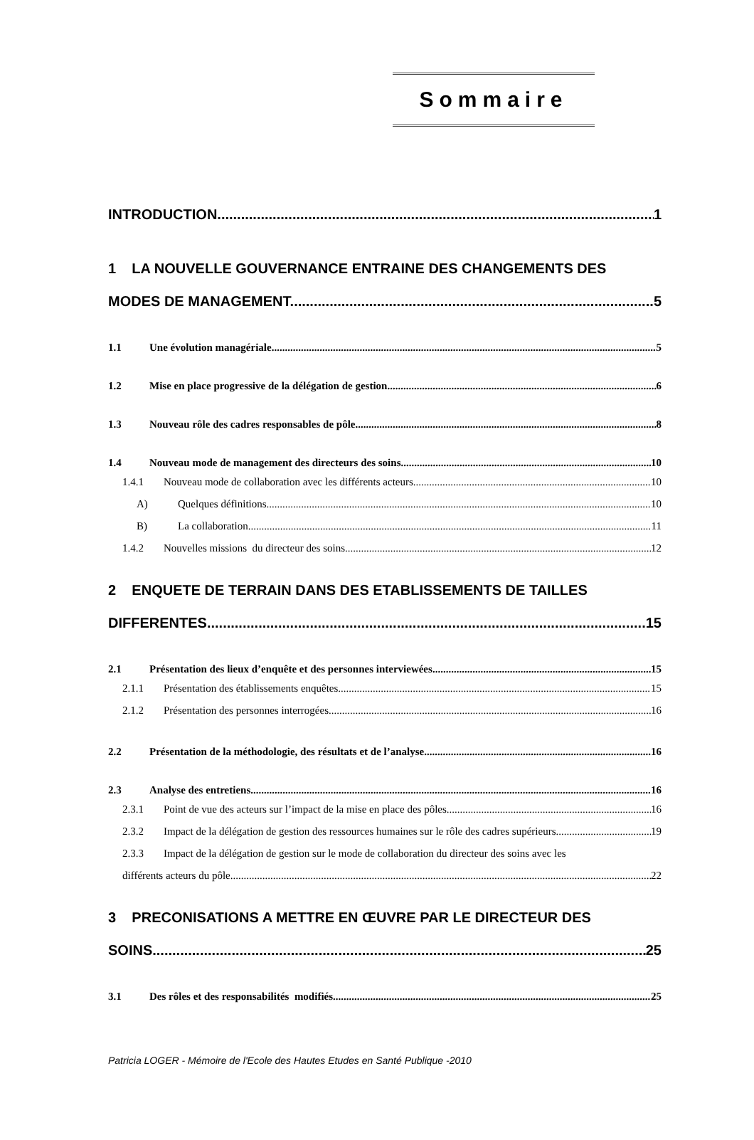Sommaire
INTRODUCTION 1
1 LA NOUVELLE GOUVERNANCE ENTRAINE DES CHANGEMENTS DES
MODES DE MANAGEMENT. 5
1.1 Une évolution managériale 5
1.2 Mise en place progressive de la délégation de gestion 6
1.3 Nouveau rôle des cadres responsables de pôle 8
1.4 Nouveau mode de management des directeurs des soins 10
1.4.1 Nouveau mode de collaboration avec les différents acteurs 10
A) Quelques définitions 10
B) La collaboration 11
1.4.2 Nouvelles missions du directeur des soins 12
2 ENQUETE DE TERRAIN DANS DES ETABLISSEMENTS DE TAILLES
DIFFERENTES 15
2.1 Présentation des lieux d’enquête et des personnes interviewées 15
2.1.1 Présentation des établissements enquêtes 15
2.1.2 Présentation des personnes interrogées 16
2.2 Présentation de la méthodologie, des résultats et de l’analyse 16
2.3 Analyse des entretiens 16
2.3.1 Point de vue des acteurs sur l’impact de la mise en place des pôles 16
2.3.2 Impact de la délégation de gestion des ressources humaines sur le rôle des cadres supérieurs 19
2.3.3 Impact de la délégation de gestion sur le mode de collaboration du directeur des soins avec les
différents acteurs du pôle 22
3 PRECONISATIONS A METTRE EN ŒUVRE PAR LE DIRECTEUR DES
SOINS 25
3.1 Des rôles et des responsabilités modifiés 25
Patricia LOGER - Mémoire de l'Ecole des Hautes Etudes en Santé Publique -2010